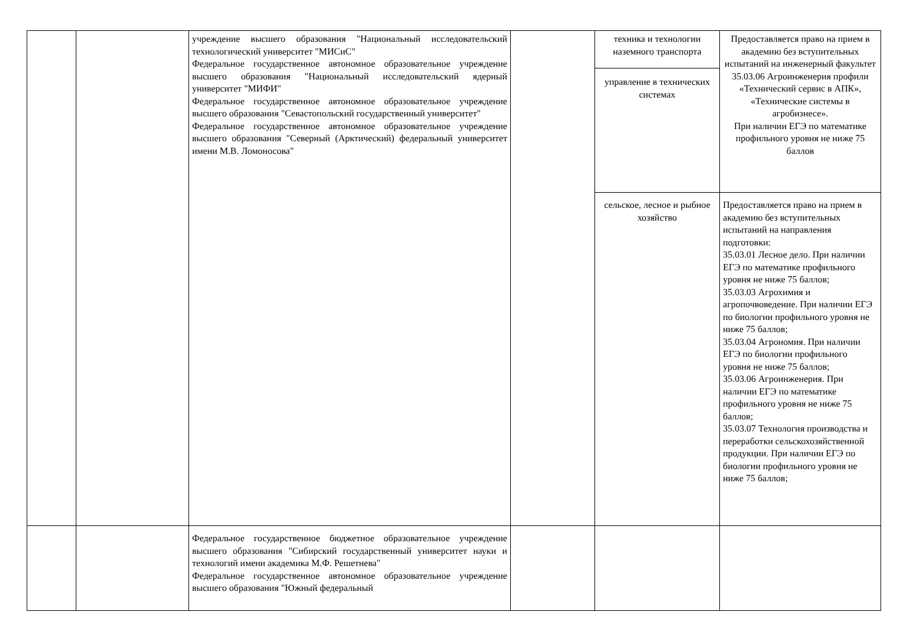| | | учреждение высшего образования "Национальный исследовательский технологический университет "МИСиС" Федеральное государственное автономное образовательное учреждение высшего образования "Национальный исследовательский ядерный университет "МИФИ" Федеральное государственное автономное образовательное учреждение высшего образования "Севастопольский государственный университет" Федеральное государственное автономное образовательное учреждение высшего образования "Северный (Арктический) федеральный университет имени М.В. Ломоносова" | | техника и технологии наземного транспорта | Предоставляется право на прием в академию без вступительных испытаний на инженерный факультет 35.03.06 Агроинженерия профили «Технический сервис в АПК», «Технические системы в агробизнесе». При наличии ЕГЭ по математике профильного уровня не ниже 75 баллов |
| | | | | управление в технических системах | |
| | | | | сельское, лесное и рыбное хозяйство | Предоставляется право на прием в академию без вступительных испытаний на направления подготовки: 35.03.01 Лесное дело. При наличии ЕГЭ по математике профильного уровня не ниже 75 баллов; 35.03.03 Агрохимия и агропочвоведение. При наличии ЕГЭ по биологии профильного уровня не ниже 75 баллов; 35.03.04 Агрономия. При наличии ЕГЭ по биологии профильного уровня не ниже 75 баллов; 35.03.06 Агроинженерия. При наличии ЕГЭ по математике профильного уровня не ниже 75 баллов; 35.03.07 Технология производства и переработки сельскохозяйственной продукции. При наличии ЕГЭ по биологии профильного уровня не ниже 75 баллов; |
| | | Федеральное государственное бюджетное образовательное учреждение высшего образования "Сибирский государственный университет науки и технологий имени академика М.Ф. Решетнева" Федеральное государственное автономное образовательное учреждение высшего образования "Южный федеральный | | | |